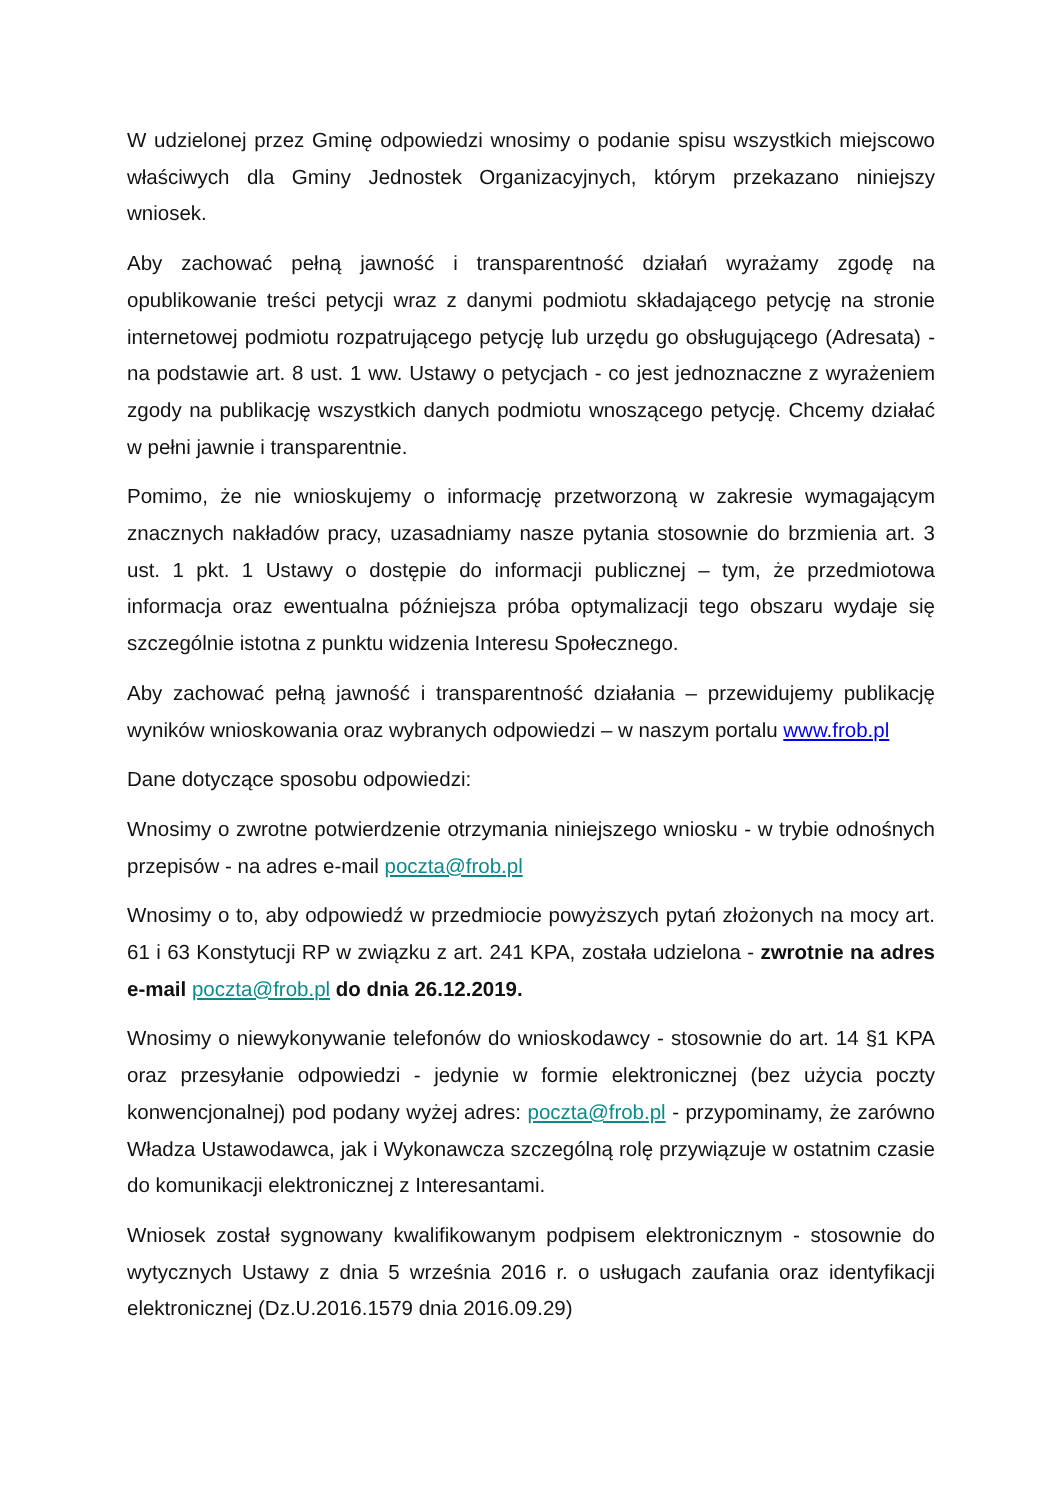W udzielonej przez Gminę odpowiedzi wnosimy o podanie spisu wszystkich miejscowo właściwych dla Gminy Jednostek Organizacyjnych, którym przekazano niniejszy wniosek.
Aby zachować pełną jawność i transparentność działań wyrażamy zgodę na opublikowanie treści petycji wraz z danymi podmiotu składającego petycję na stronie internetowej podmiotu rozpatrującego petycję lub urzędu go obsługującego (Adresata) - na podstawie art. 8 ust. 1 ww. Ustawy o petycjach - co jest jednoznaczne z wyrażeniem zgody na publikację wszystkich danych podmiotu wnoszącego petycję. Chcemy działać w pełni jawnie i transparentnie.
Pomimo, że nie wnioskujemy o informację przetworzoną w zakresie wymagającym znacznych nakładów pracy, uzasadniamy nasze pytania stosownie do brzmienia art. 3 ust. 1 pkt. 1 Ustawy o dostępie do informacji publicznej – tym, że przedmiotowa informacja oraz ewentualna późniejsza próba optymalizacji tego obszaru wydaje się szczególnie istotna z punktu widzenia Interesu Społecznego.
Aby zachować pełną jawność i transparentność działania – przewidujemy publikację wyników wnioskowania oraz wybranych odpowiedzi – w naszym portalu www.frob.pl
Dane dotyczące sposobu odpowiedzi:
Wnosimy o zwrotne potwierdzenie otrzymania niniejszego wniosku - w trybie odnośnych przepisów - na adres e-mail poczta@frob.pl
Wnosimy o to, aby odpowiedź w przedmiocie powyższych pytań złożonych na mocy art. 61 i 63 Konstytucji RP w związku z art. 241 KPA, została udzielona - zwrotnie na adres e-mail poczta@frob.pl do dnia 26.12.2019.
Wnosimy o niewykonywanie telefonów do wnioskodawcy - stosownie do art. 14 §1 KPA oraz przesyłanie odpowiedzi - jedynie w formie elektronicznej (bez użycia poczty konwencjonalnej) pod podany wyżej adres: poczta@frob.pl - przypominamy, że zarówno Władza Ustawodawca, jak i Wykonawcza szczególną rolę przywiązuje w ostatnim czasie do komunikacji elektronicznej z Interesantami.
Wniosek został sygnowany kwalifikowanym podpisem elektronicznym - stosownie do wytycznych Ustawy z dnia 5 września 2016 r. o usługach zaufania oraz identyfikacji elektronicznej (Dz.U.2016.1579 dnia 2016.09.29)